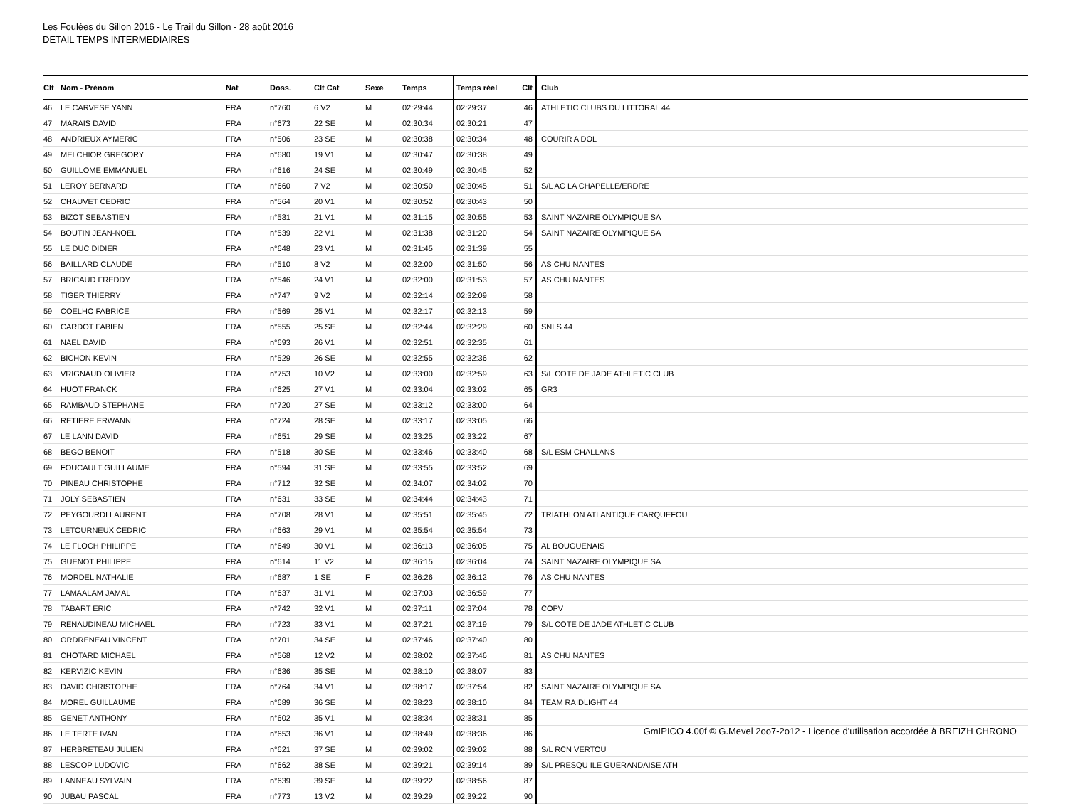Les Foulées du Sillon 2016 - Le Trail du Sillon - 28 août 2016
DETAIL TEMPS INTERMEDIAIRES
| Clt | Nom - Prénom | Nat | Doss. | Clt Cat | Sexe | Temps | Temps réel | Clt | Club |
| --- | --- | --- | --- | --- | --- | --- | --- | --- | --- |
| 46 | LE CARVESE YANN | FRA | n°760 | 6 V2 | M | 02:29:44 | 02:29:37 | 46 | ATHLETIC CLUBS DU LITTORAL 44 |
| 47 | MARAIS DAVID | FRA | n°673 | 22 SE | M | 02:30:34 | 02:30:21 | 47 | |
| 48 | ANDRIEUX AYMERIC | FRA | n°506 | 23 SE | M | 02:30:38 | 02:30:34 | 48 | COURIR A DOL |
| 49 | MELCHIOR GREGORY | FRA | n°680 | 19 V1 | M | 02:30:47 | 02:30:38 | 49 | |
| 50 | GUILLOME EMMANUEL | FRA | n°616 | 24 SE | M | 02:30:49 | 02:30:45 | 52 | |
| 51 | LEROY BERNARD | FRA | n°660 | 7 V2 | M | 02:30:50 | 02:30:45 | 51 | S/L AC LA CHAPELLE/ERDRE |
| 52 | CHAUVET CEDRIC | FRA | n°564 | 20 V1 | M | 02:30:52 | 02:30:43 | 50 | |
| 53 | BIZOT SEBASTIEN | FRA | n°531 | 21 V1 | M | 02:31:15 | 02:30:55 | 53 | SAINT NAZAIRE OLYMPIQUE SA |
| 54 | BOUTIN JEAN-NOEL | FRA | n°539 | 22 V1 | M | 02:31:38 | 02:31:20 | 54 | SAINT NAZAIRE OLYMPIQUE SA |
| 55 | LE DUC DIDIER | FRA | n°648 | 23 V1 | M | 02:31:45 | 02:31:39 | 55 | |
| 56 | BAILLARD CLAUDE | FRA | n°510 | 8 V2 | M | 02:32:00 | 02:31:50 | 56 | AS CHU NANTES |
| 57 | BRICAUD FREDDY | FRA | n°546 | 24 V1 | M | 02:32:00 | 02:31:53 | 57 | AS CHU NANTES |
| 58 | TIGER THIERRY | FRA | n°747 | 9 V2 | M | 02:32:14 | 02:32:09 | 58 | |
| 59 | COELHO FABRICE | FRA | n°569 | 25 V1 | M | 02:32:17 | 02:32:13 | 59 | |
| 60 | CARDOT FABIEN | FRA | n°555 | 25 SE | M | 02:32:44 | 02:32:29 | 60 | SNLS 44 |
| 61 | NAEL DAVID | FRA | n°693 | 26 V1 | M | 02:32:51 | 02:32:35 | 61 | |
| 62 | BICHON KEVIN | FRA | n°529 | 26 SE | M | 02:32:55 | 02:32:36 | 62 | |
| 63 | VRIGNAUD OLIVIER | FRA | n°753 | 10 V2 | M | 02:33:00 | 02:32:59 | 63 | S/L COTE DE JADE ATHLETIC CLUB |
| 64 | HUOT FRANCK | FRA | n°625 | 27 V1 | M | 02:33:04 | 02:33:02 | 65 | GR3 |
| 65 | RAMBAUD STEPHANE | FRA | n°720 | 27 SE | M | 02:33:12 | 02:33:00 | 64 | |
| 66 | RETIERE ERWANN | FRA | n°724 | 28 SE | M | 02:33:17 | 02:33:05 | 66 | |
| 67 | LE LANN DAVID | FRA | n°651 | 29 SE | M | 02:33:25 | 02:33:22 | 67 | |
| 68 | BEGO BENOIT | FRA | n°518 | 30 SE | M | 02:33:46 | 02:33:40 | 68 | S/L ESM CHALLANS |
| 69 | FOUCAULT GUILLAUME | FRA | n°594 | 31 SE | M | 02:33:55 | 02:33:52 | 69 | |
| 70 | PINEAU CHRISTOPHE | FRA | n°712 | 32 SE | M | 02:34:07 | 02:34:02 | 70 | |
| 71 | JOLY SEBASTIEN | FRA | n°631 | 33 SE | M | 02:34:44 | 02:34:43 | 71 | |
| 72 | PEYGOURDI LAURENT | FRA | n°708 | 28 V1 | M | 02:35:51 | 02:35:45 | 72 | TRIATHLON ATLANTIQUE CARQUEFOU |
| 73 | LETOURNEUX CEDRIC | FRA | n°663 | 29 V1 | M | 02:35:54 | 02:35:54 | 73 | |
| 74 | LE FLOCH PHILIPPE | FRA | n°649 | 30 V1 | M | 02:36:13 | 02:36:05 | 75 | AL BOUGUENAIS |
| 75 | GUENOT PHILIPPE | FRA | n°614 | 11 V2 | M | 02:36:15 | 02:36:04 | 74 | SAINT NAZAIRE OLYMPIQUE SA |
| 76 | MORDEL NATHALIE | FRA | n°687 | 1 SE | F | 02:36:26 | 02:36:12 | 76 | AS CHU NANTES |
| 77 | LAMAALAM JAMAL | FRA | n°637 | 31 V1 | M | 02:37:03 | 02:36:59 | 77 | |
| 78 | TABART ERIC | FRA | n°742 | 32 V1 | M | 02:37:11 | 02:37:04 | 78 | COPV |
| 79 | RENAUDINEAU MICHAEL | FRA | n°723 | 33 V1 | M | 02:37:21 | 02:37:19 | 79 | S/L COTE DE JADE ATHLETIC CLUB |
| 80 | ORDRENEAU VINCENT | FRA | n°701 | 34 SE | M | 02:37:46 | 02:37:40 | 80 | |
| 81 | CHOTARD MICHAEL | FRA | n°568 | 12 V2 | M | 02:38:02 | 02:37:46 | 81 | AS CHU NANTES |
| 82 | KERVIZIC KEVIN | FRA | n°636 | 35 SE | M | 02:38:10 | 02:38:07 | 83 | |
| 83 | DAVID CHRISTOPHE | FRA | n°764 | 34 V1 | M | 02:38:17 | 02:37:54 | 82 | SAINT NAZAIRE OLYMPIQUE SA |
| 84 | MOREL GUILLAUME | FRA | n°689 | 36 SE | M | 02:38:23 | 02:38:10 | 84 | TEAM RAIDLIGHT 44 |
| 85 | GENET ANTHONY | FRA | n°602 | 35 V1 | M | 02:38:34 | 02:38:31 | 85 | |
| 86 | LE TERTE IVAN | FRA | n°653 | 36 V1 | M | 02:38:49 | 02:38:36 | 86 | |
| 87 | HERBRETEAU JULIEN | FRA | n°621 | 37 SE | M | 02:39:02 | 02:39:02 | 88 | S/L RCN VERTOU |
| 88 | LESCOP LUDOVIC | FRA | n°662 | 38 SE | M | 02:39:21 | 02:39:14 | 89 | S/L PRESQU ILE GUERANDAISE ATH |
| 89 | LANNEAU SYLVAIN | FRA | n°639 | 39 SE | M | 02:39:22 | 02:38:56 | 87 | |
| 90 | JUBAU PASCAL | FRA | n°773 | 13 V2 | M | 02:39:29 | 02:39:22 | 90 | |
GmIPICO 4.00f © G.Mevel 2oo7-2o12 - Licence d'utilisation accordée à BREIZH CHRONO